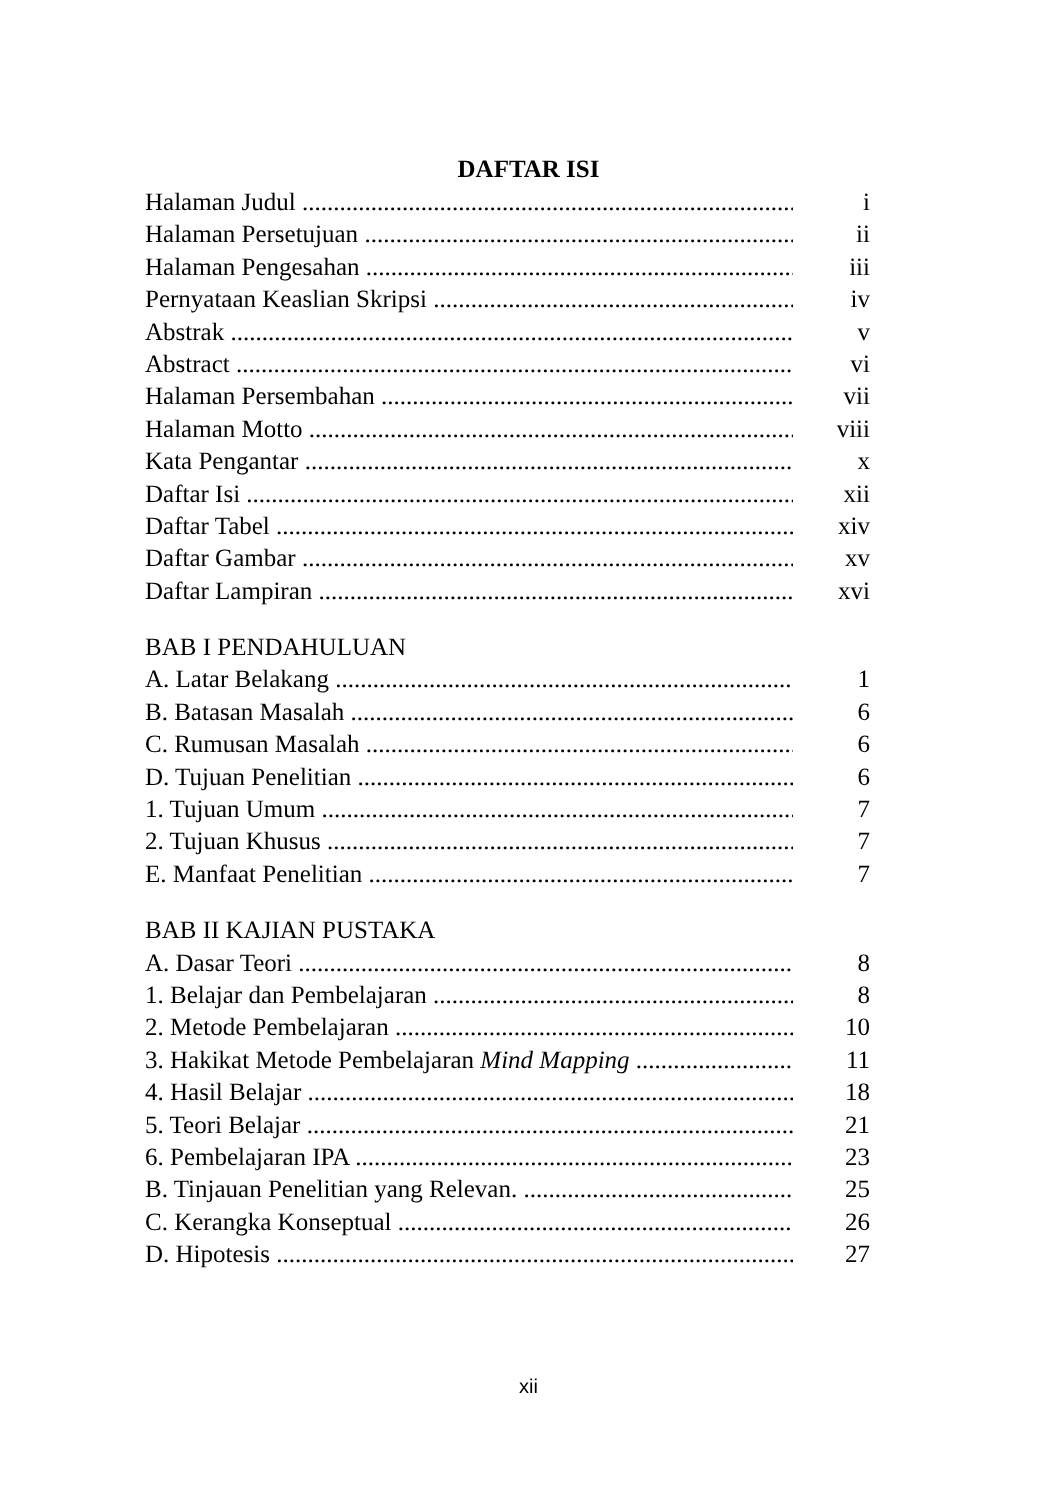DAFTAR ISI
Halaman Judul i
Halaman Persetujuan ii
Halaman Pengesahan iii
Pernyataan Keaslian Skripsi iv
Abstrak v
Abstract vi
Halaman Persembahan vii
Halaman Motto viii
Kata Pengantar x
Daftar Isi xii
Daftar Tabel xiv
Daftar Gambar xv
Daftar Lampiran xvi
BAB I PENDAHULUAN
A. Latar Belakang 1
B. Batasan Masalah 6
C. Rumusan Masalah 6
D. Tujuan Penelitian 6
1. Tujuan Umum 7
2. Tujuan Khusus 7
E. Manfaat Penelitian 7
BAB II KAJIAN PUSTAKA
A. Dasar Teori 8
1. Belajar dan Pembelajaran 8
2. Metode Pembelajaran 10
3. Hakikat Metode Pembelajaran Mind Mapping 11
4. Hasil Belajar 18
5. Teori Belajar 21
6. Pembelajaran IPA 23
B. Tinjauan Penelitian yang Relevan. 25
C. Kerangka Konseptual 26
D. Hipotesis 27
xii